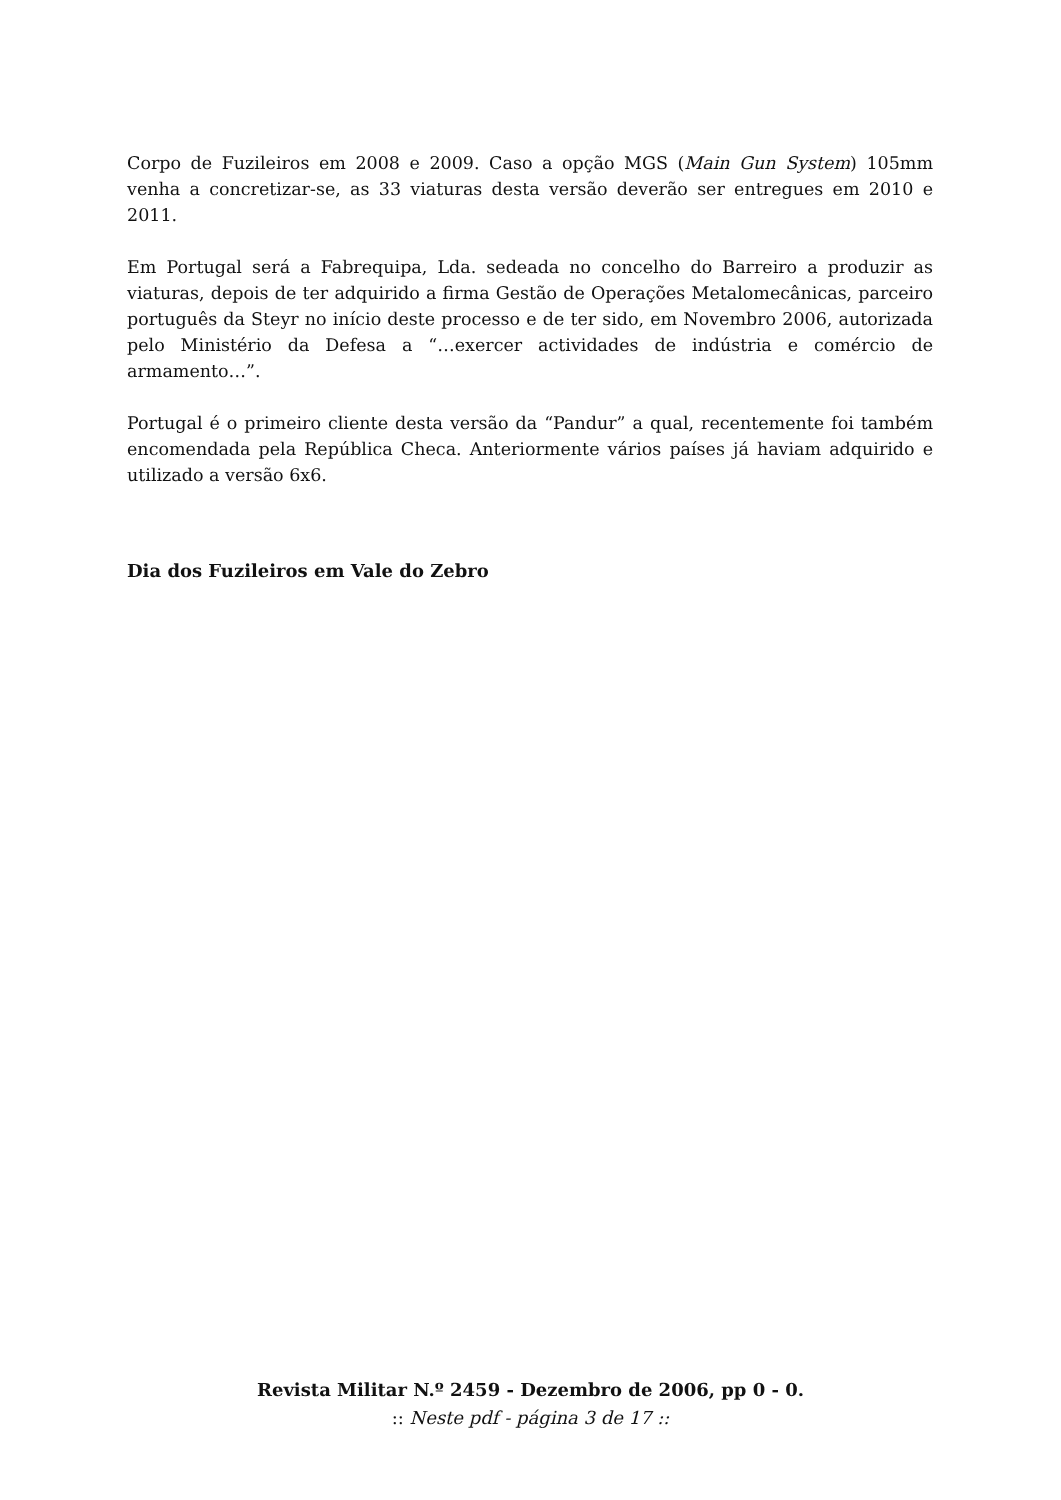Corpo de Fuzileiros em 2008 e 2009. Caso a opção MGS (Main Gun System) 105mm venha a concretizar-se, as 33 viaturas desta versão deverão ser entregues em 2010 e 2011.
Em Portugal será a Fabrequipa, Lda. sedeada no concelho do Barreiro a produzir as viaturas, depois de ter adquirido a firma Gestão de Operações Metalomecânicas, parceiro português da Steyr no início deste processo e de ter sido, em Novembro 2006, autorizada pelo Ministério da Defesa a “…exercer actividades de indústria e comércio de armamento…”.
Portugal é o primeiro cliente desta versão da “Pandur” a qual, recentemente foi também encomendada pela República Checa. Anteriormente vários países já haviam adquirido e utilizado a versão 6x6.
Dia dos Fuzileiros em Vale do Zebro
Revista Militar N.º 2459 - Dezembro de 2006, pp 0 - 0.
:: Neste pdf - página 3 de 17 ::